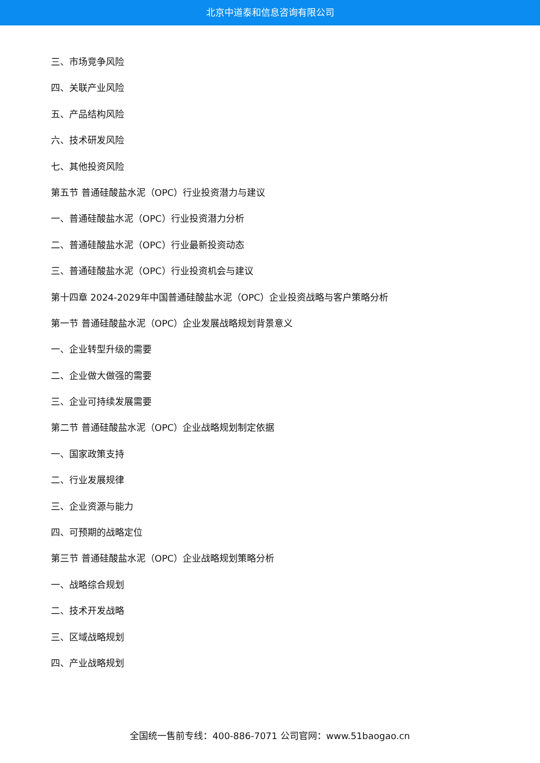北京中道泰和信息咨询有限公司
三、市场竞争风险
四、关联产业风险
五、产品结构风险
六、技术研发风险
七、其他投资风险
第五节 普通硅酸盐水泥（OPC）行业投资潜力与建议
一、普通硅酸盐水泥（OPC）行业投资潜力分析
二、普通硅酸盐水泥（OPC）行业最新投资动态
三、普通硅酸盐水泥（OPC）行业投资机会与建议
第十四章 2024-2029年中国普通硅酸盐水泥（OPC）企业投资战略与客户策略分析
第一节 普通硅酸盐水泥（OPC）企业发展战略规划背景意义
一、企业转型升级的需要
二、企业做大做强的需要
三、企业可持续发展需要
第二节 普通硅酸盐水泥（OPC）企业战略规划制定依据
一、国家政策支持
二、行业发展规律
三、企业资源与能力
四、可预期的战略定位
第三节 普通硅酸盐水泥（OPC）企业战略规划策略分析
一、战略综合规划
二、技术开发战略
三、区域战略规划
四、产业战略规划
全国统一售前专线：400-886-7071 公司官网：www.51baogao.cn